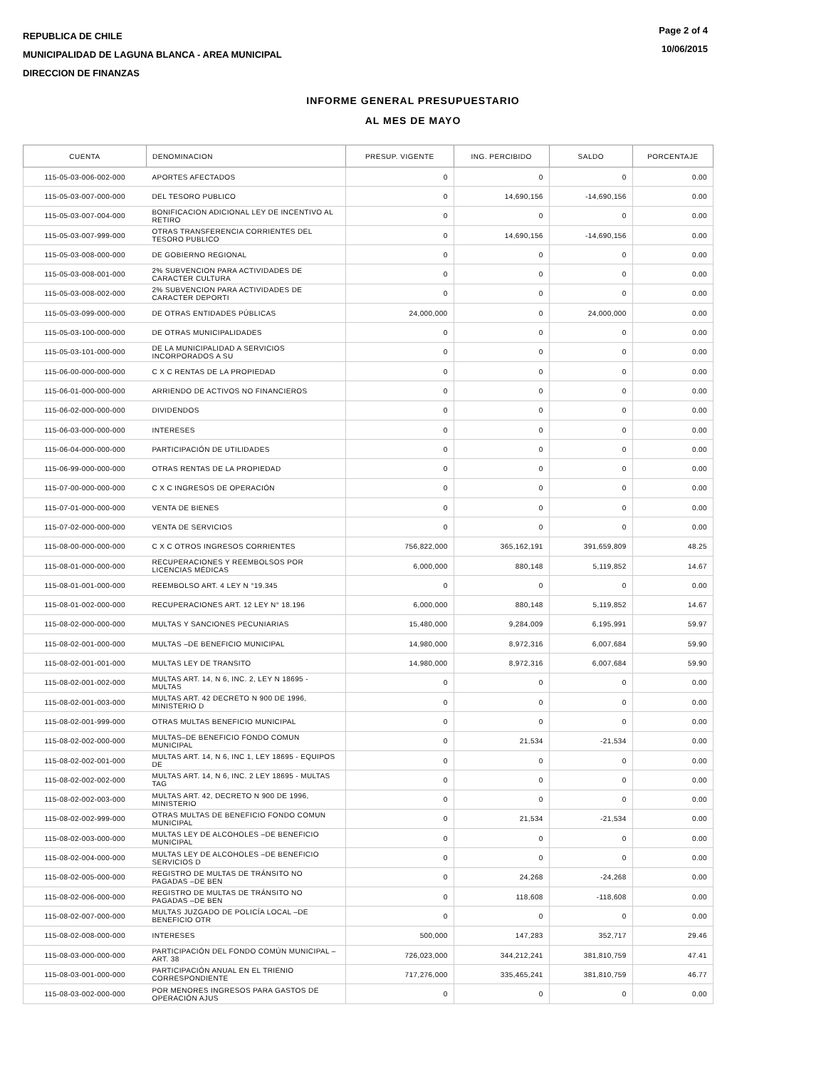REPUBLICA DE CHILE
MUNICIPALIDAD DE LAGUNA BLANCA - AREA MUNICIPAL
DIRECCION DE FINANZAS
Page 2 of 4
10/06/2015
INFORME GENERAL PRESUPUESTARIO
AL MES DE MAYO
| CUENTA | DENOMINACION | PRESUP. VIGENTE | ING. PERCIBIDO | SALDO | PORCENTAJE |
| --- | --- | --- | --- | --- | --- |
| 115-05-03-006-002-000 | APORTES AFECTADOS | 0 | 0 | 0 | 0.00 |
| 115-05-03-007-000-000 | DEL TESORO PUBLICO | 0 | 14,690,156 | -14,690,156 | 0.00 |
| 115-05-03-007-004-000 | BONIFICACION ADICIONAL LEY DE INCENTIVO AL RETIRO | 0 | 0 | 0 | 0.00 |
| 115-05-03-007-999-000 | OTRAS TRANSFERENCIA CORRIENTES DEL TESORO PUBLICO | 0 | 14,690,156 | -14,690,156 | 0.00 |
| 115-05-03-008-000-000 | DE GOBIERNO REGIONAL | 0 | 0 | 0 | 0.00 |
| 115-05-03-008-001-000 | 2% SUBVENCION PARA ACTIVIDADES DE CARACTER CULTURA | 0 | 0 | 0 | 0.00 |
| 115-05-03-008-002-000 | 2% SUBVENCION PARA ACTIVIDADES DE CARACTER DEPORTI | 0 | 0 | 0 | 0.00 |
| 115-05-03-099-000-000 | DE OTRAS ENTIDADES PÚBLICAS | 24,000,000 | 0 | 24,000,000 | 0.00 |
| 115-05-03-100-000-000 | DE OTRAS MUNICIPALIDADES | 0 | 0 | 0 | 0.00 |
| 115-05-03-101-000-000 | DE LA MUNICIPALIDAD A SERVICIOS INCORPORADOS A SU | 0 | 0 | 0 | 0.00 |
| 115-06-00-000-000-000 | C X C RENTAS DE LA PROPIEDAD | 0 | 0 | 0 | 0.00 |
| 115-06-01-000-000-000 | ARRIENDO DE ACTIVOS NO FINANCIEROS | 0 | 0 | 0 | 0.00 |
| 115-06-02-000-000-000 | DIVIDENDOS | 0 | 0 | 0 | 0.00 |
| 115-06-03-000-000-000 | INTERESES | 0 | 0 | 0 | 0.00 |
| 115-06-04-000-000-000 | PARTICIPACIÓN DE UTILIDADES | 0 | 0 | 0 | 0.00 |
| 115-06-99-000-000-000 | OTRAS RENTAS DE LA PROPIEDAD | 0 | 0 | 0 | 0.00 |
| 115-07-00-000-000-000 | C X C INGRESOS DE OPERACIÓN | 0 | 0 | 0 | 0.00 |
| 115-07-01-000-000-000 | VENTA DE BIENES | 0 | 0 | 0 | 0.00 |
| 115-07-02-000-000-000 | VENTA DE SERVICIOS | 0 | 0 | 0 | 0.00 |
| 115-08-00-000-000-000 | C X C OTROS INGRESOS CORRIENTES | 756,822,000 | 365,162,191 | 391,659,809 | 48.25 |
| 115-08-01-000-000-000 | RECUPERACIONES Y REEMBOLSOS POR LICENCIAS MÉDICAS | 6,000,000 | 880,148 | 5,119,852 | 14.67 |
| 115-08-01-001-000-000 | REEMBOLSO ART. 4 LEY N °19.345 | 0 | 0 | 0 | 0.00 |
| 115-08-01-002-000-000 | RECUPERACIONES ART. 12 LEY N° 18.196 | 6,000,000 | 880,148 | 5,119,852 | 14.67 |
| 115-08-02-000-000-000 | MULTAS Y SANCIONES PECUNIARIAS | 15,480,000 | 9,284,009 | 6,195,991 | 59.97 |
| 115-08-02-001-000-000 | MULTAS –DE BENEFICIO MUNICIPAL | 14,980,000 | 8,972,316 | 6,007,684 | 59.90 |
| 115-08-02-001-001-000 | MULTAS LEY DE TRANSITO | 14,980,000 | 8,972,316 | 6,007,684 | 59.90 |
| 115-08-02-001-002-000 | MULTAS ART. 14, N 6, INC. 2, LEY N 18695 - MULTAS | 0 | 0 | 0 | 0.00 |
| 115-08-02-001-003-000 | MULTAS ART. 42 DECRETO N 900 DE 1996, MINISTERIO D | 0 | 0 | 0 | 0.00 |
| 115-08-02-001-999-000 | OTRAS MULTAS BENEFICIO MUNICIPAL | 0 | 0 | 0 | 0.00 |
| 115-08-02-002-000-000 | MULTAS–DE BENEFICIO FONDO COMUN MUNICIPAL | 0 | 21,534 | -21,534 | 0.00 |
| 115-08-02-002-001-000 | MULTAS ART. 14, N 6, INC 1, LEY 18695 - EQUIPOS DE | 0 | 0 | 0 | 0.00 |
| 115-08-02-002-002-000 | MULTAS ART. 14, N 6, INC. 2 LEY 18695 - MULTAS TAG | 0 | 0 | 0 | 0.00 |
| 115-08-02-002-003-000 | MULTAS ART. 42, DECRETO N 900 DE 1996, MINISTERIO | 0 | 0 | 0 | 0.00 |
| 115-08-02-002-999-000 | OTRAS MULTAS DE BENEFICIO FONDO COMUN MUNICIPAL | 0 | 21,534 | -21,534 | 0.00 |
| 115-08-02-003-000-000 | MULTAS LEY DE ALCOHOLES –DE BENEFICIO MUNICIPAL | 0 | 0 | 0 | 0.00 |
| 115-08-02-004-000-000 | MULTAS LEY DE ALCOHOLES –DE BENEFICIO SERVICIOS D | 0 | 0 | 0 | 0.00 |
| 115-08-02-005-000-000 | REGISTRO DE MULTAS DE TRÁNSITO NO PAGADAS –DE BEN | 0 | 24,268 | -24,268 | 0.00 |
| 115-08-02-006-000-000 | REGISTRO DE MULTAS DE TRÁNSITO NO PAGADAS –DE BEN | 0 | 118,608 | -118,608 | 0.00 |
| 115-08-02-007-000-000 | MULTAS JUZGADO DE POLICÍA LOCAL –DE BENEFICIO OTR | 0 | 0 | 0 | 0.00 |
| 115-08-02-008-000-000 | INTERESES | 500,000 | 147,283 | 352,717 | 29.46 |
| 115-08-03-000-000-000 | PARTICIPACIÓN DEL FONDO COMÚN MUNICIPAL –ART. 38 | 726,023,000 | 344,212,241 | 381,810,759 | 47.41 |
| 115-08-03-001-000-000 | PARTICIPACIÓN ANUAL EN EL TRIENIO CORRESPONDIENTE | 717,276,000 | 335,465,241 | 381,810,759 | 46.77 |
| 115-08-03-002-000-000 | POR MENORES INGRESOS PARA GASTOS DE OPERACIÓN AJUS | 0 | 0 | 0 | 0.00 |